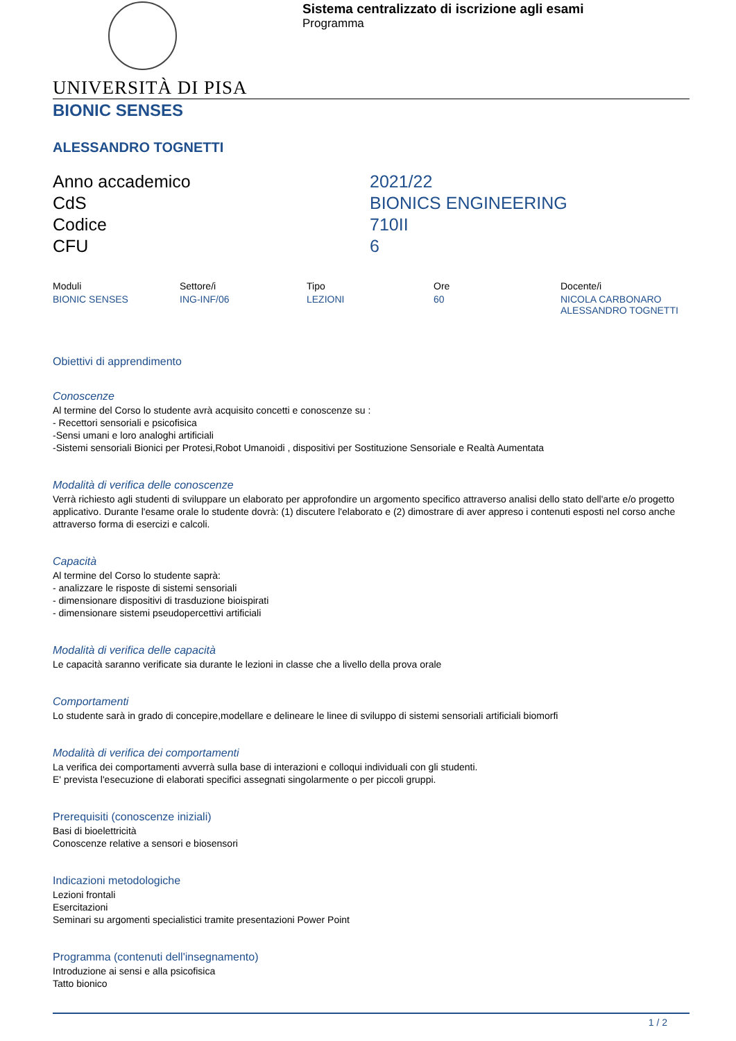Sistema centralizzato di iscrizione agli esami
Programma
UNIVERSITÀ DI PISA
BIONIC SENSES
ALESSANDRO TOGNETTI
| Anno accademico | 2021/22 |
| CdS | BIONICS ENGINEERING |
| Codice | 710II |
| CFU | 6 |
| Moduli | Settore/i | Tipo | Ore | Docente/i |
| --- | --- | --- | --- | --- |
| BIONIC SENSES | ING-INF/06 | LEZIONI | 60 | NICOLA CARBONARO ALESSANDRO TOGNETTI |
Obiettivi di apprendimento
Conoscenze
Al termine del Corso lo studente avrà acquisito concetti e conoscenze su :
- Recettori sensoriali e psicofisica
-Sensi umani e loro analoghi artificiali
-Sistemi sensoriali Bionici per Protesi,Robot Umanoidi , dispositivi per Sostituzione Sensoriale e Realtà Aumentata
Modalità di verifica delle conoscenze
Verrà richiesto agli studenti di sviluppare un elaborato per approfondire un argomento specifico attraverso analisi dello stato dell'arte e/o progetto applicativo. Durante l'esame orale lo studente dovrà: (1) discutere l'elaborato e (2) dimostrare di aver appreso i contenuti esposti nel corso anche attraverso forma di esercizi e calcoli.
Capacità
Al termine del Corso lo studente saprà:
- analizzare le risposte di sistemi sensoriali
- dimensionare dispositivi di trasduzione bioispirati
- dimensionare sistemi pseudopercettivi artificiali
Modalità di verifica delle capacità
Le capacità saranno verificate sia durante le lezioni in classe che a livello della prova orale
Comportamenti
Lo studente sarà in grado di concepire,modellare e delineare le linee di sviluppo di sistemi sensoriali artificiali biomorfi
Modalità di verifica dei comportamenti
La verifica dei comportamenti avverrà sulla base di interazioni e colloqui individuali con gli studenti.
E' prevista l'esecuzione di elaborati specifici assegnati singolarmente o per piccoli gruppi.
Prerequisiti (conoscenze iniziali)
Basi di bioelettricità
Conoscenze relative a sensori e biosensori
Indicazioni metodologiche
Lezioni frontali
Esercitazioni
Seminari su argomenti specialistici tramite presentazioni Power Point
Programma (contenuti dell'insegnamento)
Introduzione ai sensi e alla psicofisica
Tatto bionico
1 / 2